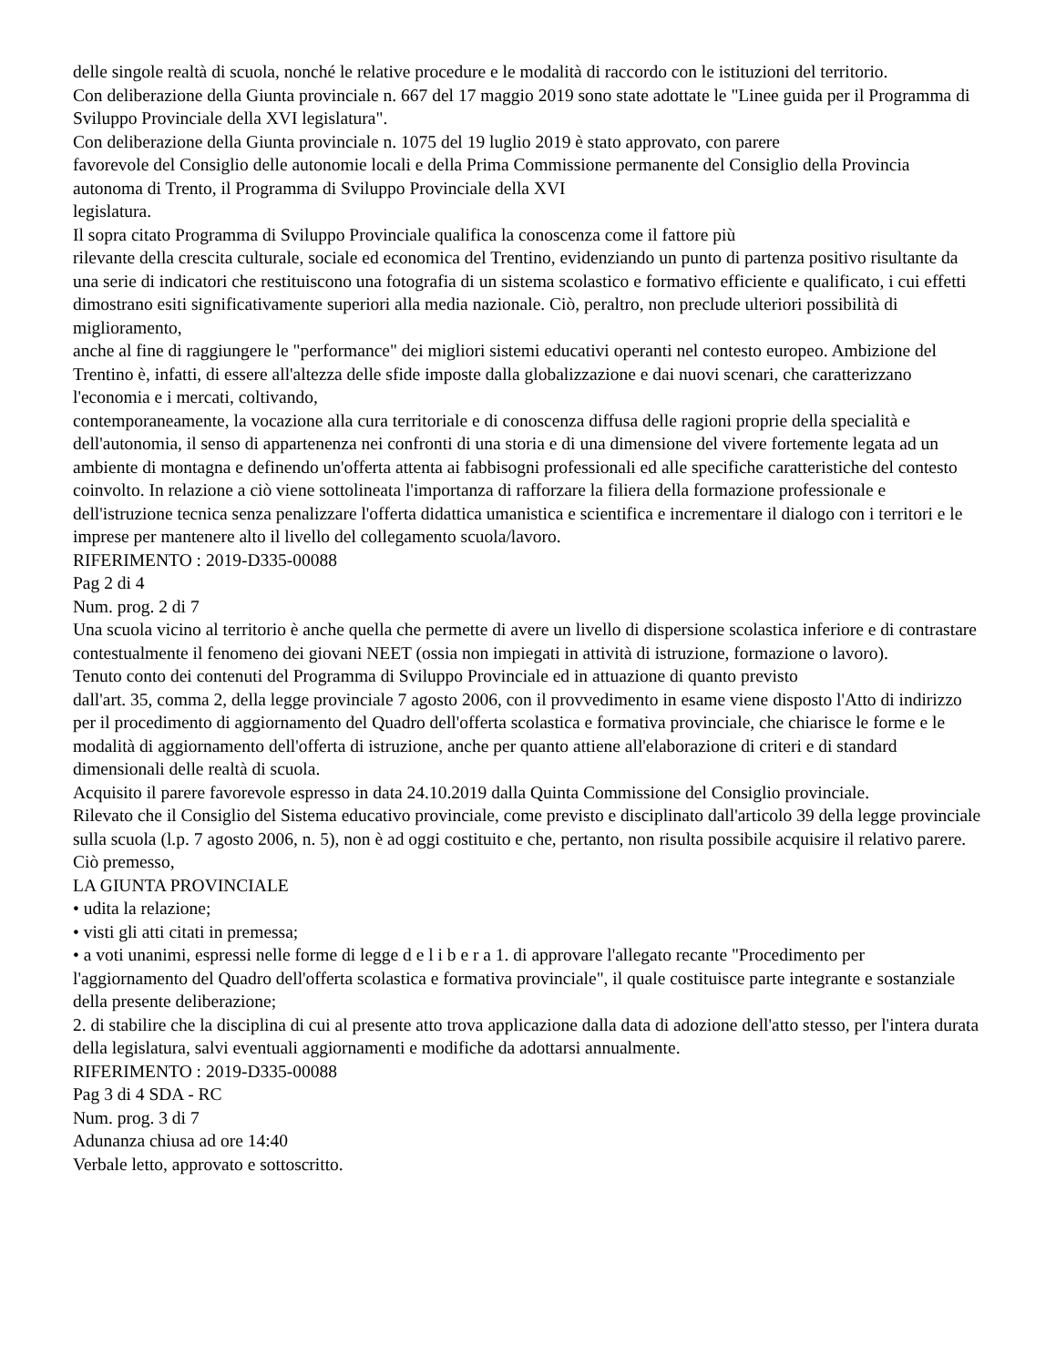delle singole realtà di scuola, nonché le relative procedure e le modalità di raccordo con le istituzioni del territorio.
Con deliberazione della Giunta provinciale n. 667 del 17 maggio 2019 sono state adottate le "Linee guida per il Programma di Sviluppo Provinciale della XVI legislatura".
Con deliberazione della Giunta provinciale n. 1075 del 19 luglio 2019 è stato approvato, con parere
favorevole del Consiglio delle autonomie locali e della Prima Commissione permanente del Consiglio della Provincia autonoma di Trento, il Programma di Sviluppo Provinciale della XVI
legislatura.
Il sopra citato Programma di Sviluppo Provinciale qualifica la conoscenza come il fattore più
rilevante della crescita culturale, sociale ed economica del Trentino, evidenziando un punto di partenza positivo risultante da una serie di indicatori che restituiscono una fotografia di un sistema scolastico e formativo efficiente e qualificato, i cui effetti dimostrano esiti significativamente superiori alla media nazionale. Ciò, peraltro, non preclude ulteriori possibilità di miglioramento,
anche al fine di raggiungere le "performance" dei migliori sistemi educativi operanti nel contesto europeo. Ambizione del Trentino è, infatti, di essere all'altezza delle sfide imposte dalla globalizzazione e dai nuovi scenari, che caratterizzano l'economia e i mercati, coltivando,
contemporaneamente, la vocazione alla cura territoriale e di conoscenza diffusa delle ragioni proprie della specialità e dell'autonomia, il senso di appartenenza nei confronti di una storia e di una dimensione del vivere fortemente legata ad un ambiente di montagna e definendo un'offerta attenta ai fabbisogni professionali ed alle specifiche caratteristiche del contesto coinvolto. In relazione a ciò viene sottolineata l'importanza di rafforzare la filiera della formazione professionale e dell'istruzione tecnica senza penalizzare l'offerta didattica umanistica e scientifica e incrementare il dialogo con i territori e le imprese per mantenere alto il livello del collegamento scuola/lavoro.
RIFERIMENTO : 2019-D335-00088
Pag 2 di 4
Num. prog. 2 di 7
Una scuola vicino al territorio è anche quella che permette di avere un livello di dispersione scolastica inferiore e di contrastare contestualmente il fenomeno dei giovani NEET (ossia non impiegati in attività di istruzione, formazione o lavoro).
Tenuto conto dei contenuti del Programma di Sviluppo Provinciale ed in attuazione di quanto previsto
dall'art. 35, comma 2, della legge provinciale 7 agosto 2006, con il provvedimento in esame viene disposto l'Atto di indirizzo per il procedimento di aggiornamento del Quadro dell'offerta scolastica e formativa provinciale, che chiarisce le forme e le modalità di aggiornamento dell'offerta di istruzione, anche per quanto attiene all'elaborazione di criteri e di standard dimensionali delle realtà di scuola.
Acquisito il parere favorevole espresso in data 24.10.2019 dalla Quinta Commissione del Consiglio provinciale.
Rilevato che il Consiglio del Sistema educativo provinciale, come previsto e disciplinato dall'articolo 39 della legge provinciale sulla scuola (l.p. 7 agosto 2006, n. 5), non è ad oggi costituito e che, pertanto, non risulta possibile acquisire il relativo parere.
Ciò premesso,
LA GIUNTA PROVINCIALE
• udita la relazione;
• visti gli atti citati in premessa;
• a voti unanimi, espressi nelle forme di legge d e l i b e r a 1. di approvare l'allegato recante "Procedimento per l'aggiornamento del Quadro dell'offerta scolastica e formativa provinciale", il quale costituisce parte integrante e sostanziale della presente deliberazione;
2. di stabilire che la disciplina di cui al presente atto trova applicazione dalla data di adozione dell'atto stesso, per l'intera durata della legislatura, salvi eventuali aggiornamenti e modifiche da adottarsi annualmente.
RIFERIMENTO : 2019-D335-00088
Pag 3 di 4 SDA - RC
Num. prog. 3 di 7
Adunanza chiusa ad ore 14:40
Verbale letto, approvato e sottoscritto.